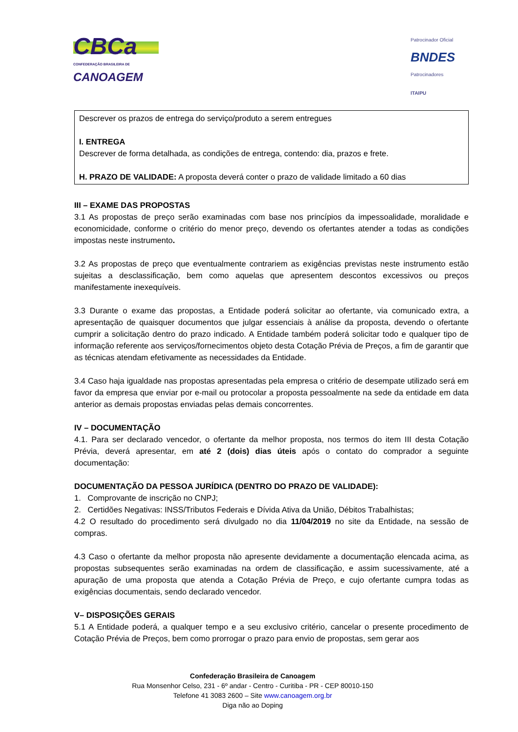CBCa
CONFEDERAÇÃO BRASILEIRA DE
CANOAGEM
Patrocinador Oficial
BNDES
Patrocinadores
ITAIPU
Descrever os prazos de entrega do serviço/produto a serem entregues
I. ENTREGA
Descrever de forma detalhada, as condições de entrega, contendo: dia, prazos e frete.
H. PRAZO DE VALIDADE: A proposta deverá conter o prazo de validade limitado a 60 dias
III – EXAME DAS PROPOSTAS
3.1 As propostas de preço serão examinadas com base nos princípios da impessoalidade, moralidade e economicidade, conforme o critério do menor preço, devendo os ofertantes atender a todas as condições impostas neste instrumento.
3.2 As propostas de preço que eventualmente contrariem as exigências previstas neste instrumento estão sujeitas a desclassificação, bem como aquelas que apresentem descontos excessivos ou preços manifestamente inexequíveis.
3.3 Durante o exame das propostas, a Entidade poderá solicitar ao ofertante, via comunicado extra, a apresentação de quaisquer documentos que julgar essenciais à análise da proposta, devendo o ofertante cumprir a solicitação dentro do prazo indicado. A Entidade também poderá solicitar todo e qualquer tipo de informação referente aos serviços/fornecimentos objeto desta Cotação Prévia de Preços, a fim de garantir que as técnicas atendam efetivamente as necessidades da Entidade.
3.4 Caso haja igualdade nas propostas apresentadas pela empresa o critério de desempate utilizado será em favor da empresa que enviar por e-mail ou protocolar a proposta pessoalmente na sede da entidade em data anterior as demais propostas enviadas pelas demais concorrentes.
IV – DOCUMENTAÇÃO
4.1. Para ser declarado vencedor, o ofertante da melhor proposta, nos termos do item III desta Cotação Prévia, deverá apresentar, em até 2 (dois) dias úteis após o contato do comprador a seguinte documentação:
DOCUMENTAÇÃO DA PESSOA JURÍDICA (DENTRO DO PRAZO DE VALIDADE):
1. Comprovante de inscrição no CNPJ;
2. Certidões Negativas: INSS/Tributos Federais e Dívida Ativa da União, Débitos Trabalhistas;
4.2 O resultado do procedimento será divulgado no dia 11/04/2019 no site da Entidade, na sessão de compras.
4.3 Caso o ofertante da melhor proposta não apresente devidamente a documentação elencada acima, as propostas subsequentes serão examinadas na ordem de classificação, e assim sucessivamente, até a apuração de uma proposta que atenda a Cotação Prévia de Preço, e cujo ofertante cumpra todas as exigências documentais, sendo declarado vencedor.
V– DISPOSIÇÕES GERAIS
5.1 A Entidade poderá, a qualquer tempo e a seu exclusivo critério, cancelar o presente procedimento de Cotação Prévia de Preços, bem como prorrogar o prazo para envio de propostas, sem gerar aos
Confederação Brasileira de Canoagem
Rua Monsenhor Celso, 231 - 6º andar - Centro - Curitiba - PR - CEP 80010-150
Telefone 41 3083 2600 – Site www.canoagem.org.br
Diga não ao Doping